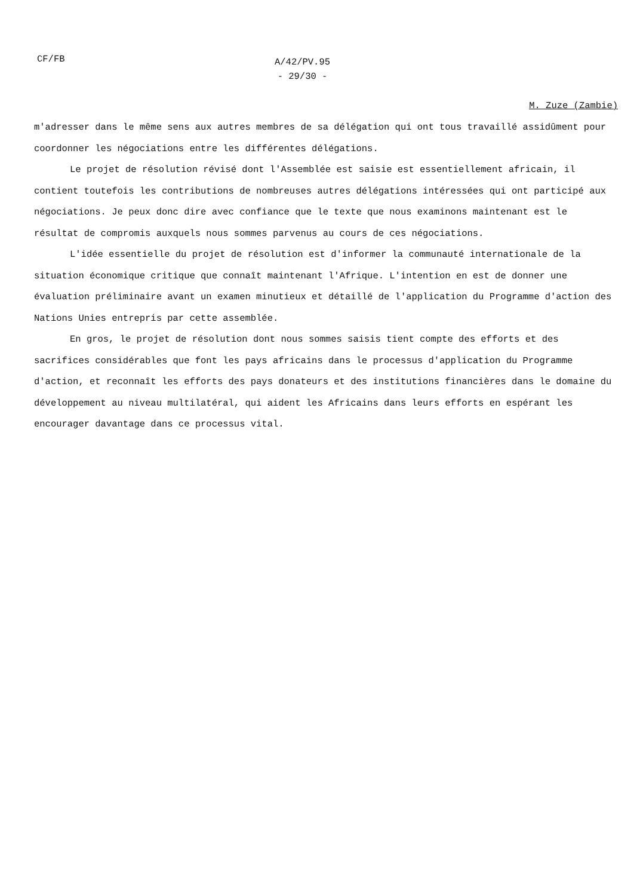CF/FB
A/42/PV.95
- 29/30 -
M. Zuze (Zambie)
m'adresser dans le même sens aux autres membres de sa délégation qui ont tous travaillé assidûment pour coordonner les négociations entre les différentes délégations.
Le projet de résolution révisé dont l'Assemblée est saisie est essentiellement africain, il contient toutefois les contributions de nombreuses autres délégations intéressées qui ont participé aux négociations. Je peux donc dire avec confiance que le texte que nous examinons maintenant est le résultat de compromis auxquels nous sommes parvenus au cours de ces négociations.
L'idée essentielle du projet de résolution est d'informer la communauté internationale de la situation économique critique que connaît maintenant l'Afrique. L'intention en est de donner une évaluation préliminaire avant un examen minutieux et détaillé de l'application du Programme d'action des Nations Unies entrepris par cette assemblée.
En gros, le projet de résolution dont nous sommes saisis tient compte des efforts et des sacrifices considérables que font les pays africains dans le processus d'application du Programme d'action, et reconnaît les efforts des pays donateurs et des institutions financières dans le domaine du développement au niveau multilatéral, qui aident les Africains dans leurs efforts en espérant les encourager davantage dans ce processus vital.